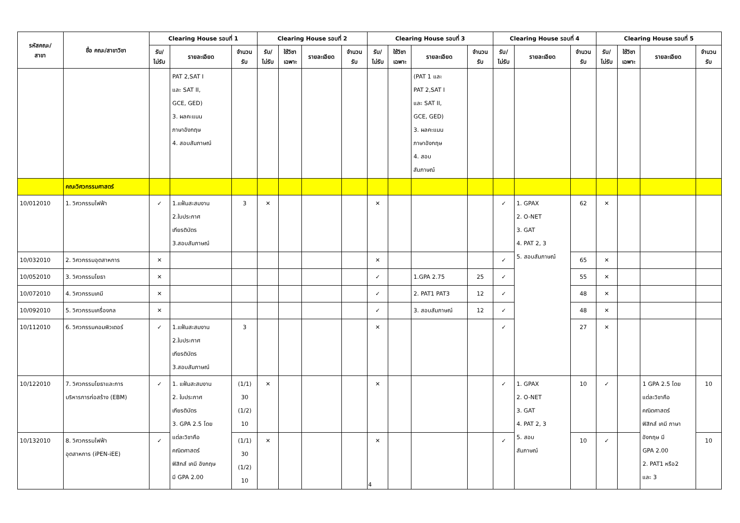| รหัสคณะ/ สาขา | ชื่อ คณะ/สาขาวิชา | Clearing House รอบที่ 1 | | | Clearing House รอบที่ 2 | | | | Clearing House รอบที่ 3 | | | | Clearing House รอบที่ 4 | | | Clearing House รอบที่ 5 | | | |
| --- | --- | --- | --- | --- | --- | --- | --- | --- | --- | --- | --- | --- | --- | --- | --- | --- | --- | --- | --- |
| | | รับ/ ไม่รับ | รายละเอียด | จำนวน รับ | รับ/ ไม่รับ | ใช้วิชา เฉพาะ | รายละเอียด | จำนวน รับ | รับ/ ไม่รับ | ใช้วิชา เฉพาะ | รายละเอียด | จำนวน รับ | รับ/ ไม่รับ | รายละเอียด | จำนวน รับ | รับ/ ไม่รับ | ใช้วิชา เฉพาะ | รายละเอียด | จำนวน รับ |
| | | | PAT 2,SAT I และ SAT II, GCE, GED) 3. ผลคะแนน ภาษาอังกฤษ 4. สอบสัมภาษณ์ | | | | | | | | (PAT 1 และ PAT 2,SAT I และ SAT II, GCE, GED) 3. ผลคะแนน ภาษาอังกฤษ 4. สอบ สัมภาษณ์ | | | | | | | | |
| | คณะวิศวกรรมศาสตร์ | | | | | | | | | | | | | | | | | | |
| 10/012010 | 1. วิศวกรรมไฟฟ้า | ✓ | 1.แฟ้มสะสมงาน 2.ใบประกาศ เกียรติบัตร 3.สอบสัมภาษณ์ | 3 | ✕ | | | | ✕ | | | | ✓ | 1. GPAX 2. O-NET 3. GAT 4. PAT 2, 3 5. สอบสัมภาษณ์ | 62 | ✕ | | | |
| 10/032010 | 2. วิศวกรรมอุตสาหการ | ✕ | | | | | | | ✕ | | | | ✓ | | 65 | ✕ | | | |
| 10/052010 | 3. วิศวกรรมโยธา | ✕ | | | | | | | ✓ | | 1.GPA 2.75 | 25 | ✓ | | 55 | ✕ | | | |
| 10/072010 | 4. วิศวกรรมเคมี | ✕ | | | | | | | ✓ | | 2. PAT1 PAT3 | 12 | ✓ | | 48 | ✕ | | | |
| 10/092010 | 5. วิศวกรรมเครื่องกล | ✕ | | | | | | | ✓ | | 3. สอบสัมภาษณ์ | 12 | ✓ | | 48 | ✕ | | | |
| 10/112010 | 6. วิศวกรรมคอมพิวเตอร์ | ✓ | 1.แฟ้มสะสมงาน 2.ใบประกาศ เกียรติบัตร 3.สอบสัมภาษณ์ | 3 | | | | | ✕ | | | | ✓ | | 27 | ✕ | | | |
| 10/122010 | 7. วิศวกรรมโยธาและการ บริหารการก่อสร้าง (EBM) | ✓ | 1. แฟ้มสะสมงาน 2. ใบประกาศ เกียรติบัตร 3. GPA 2.5 โดย แต่ละวิชาคือ คณิตศาสตร์ ฟิสิกส์ เคมี อังกฤษ มี GPA 2.00 | (1/1) 30 (1/2) 10 | ✕ | | | | ✕ | | | | ✓ | 1. GPAX 2. O-NET 3. GAT 4. PAT 2, 3 5. สอบ สัมภาษณ์ | 10 | ✓ | | 1 GPA 2.5 โดย แต่ละวิชาคือ คณิตศาสตร์ ฟิสิกส์ เคมี ภาษา อังกฤษ มี GPA 2.00 2. PAT1 หรือ2 และ 3 | 10 |
| 10/132010 | 8. วิศวกรรมไฟฟ้า อุตสาหการ (iPEN-iEE) | ✓ | | (1/1) 30 (1/2) 10 | ✕ | | | | ✕ | | | | ✓ | | 10 | ✓ | | | 10 |
4